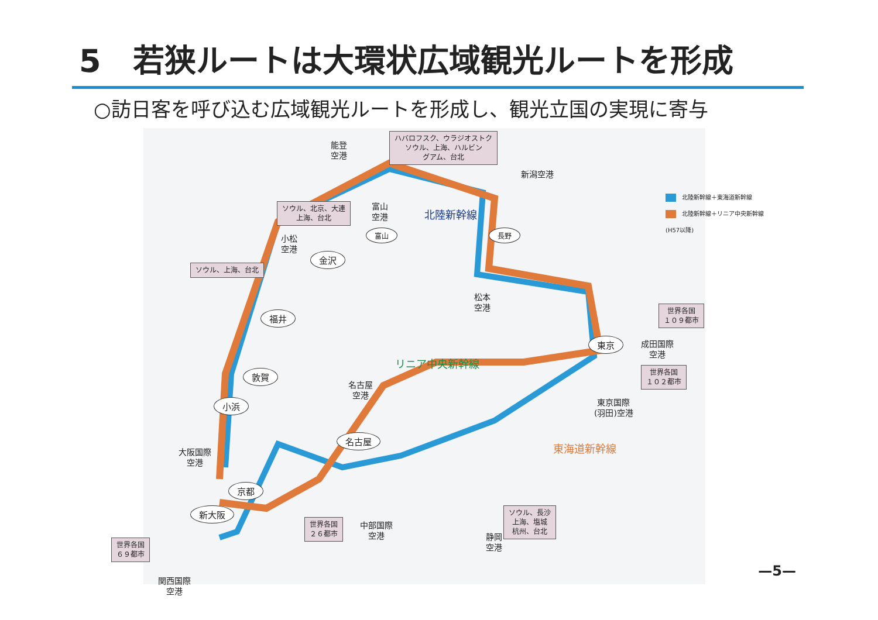5　若狭ルートは大環状広域観光ルートを形成
○訪日客を呼び込む広域観光ルートを形成し、観光立国の実現に寄与
能登
空港
ハバロフスク、ウラジオストク
ソウル、上海、ハルビン
グアム、台北
新潟空港
富山
空港
ソウル、北京、大連
上海、台北
北陸新幹線
富山 長野
小松
空港
金沢
ソウル、上海、台北
松本
空港
福井
世界各国
１０９都市
東京
成田国際
空港
リニア中央新幹線
敦賀
世界各国
１０２都市
名古屋
空港
小浜
東京国際
(羽田)空港
名古屋
東海道新幹線
大阪国際
空港
京都
新大阪
ソウル、長沙
上海、塩城
杭州、台北
世界各国
２６都市
中部国際
空港
静岡
空港
世界各国
６９都市
関西国際
空港
北陸新幹線＋東海道新幹線
北陸新幹線＋リニア中央新幹線
(H57以降)
—5—